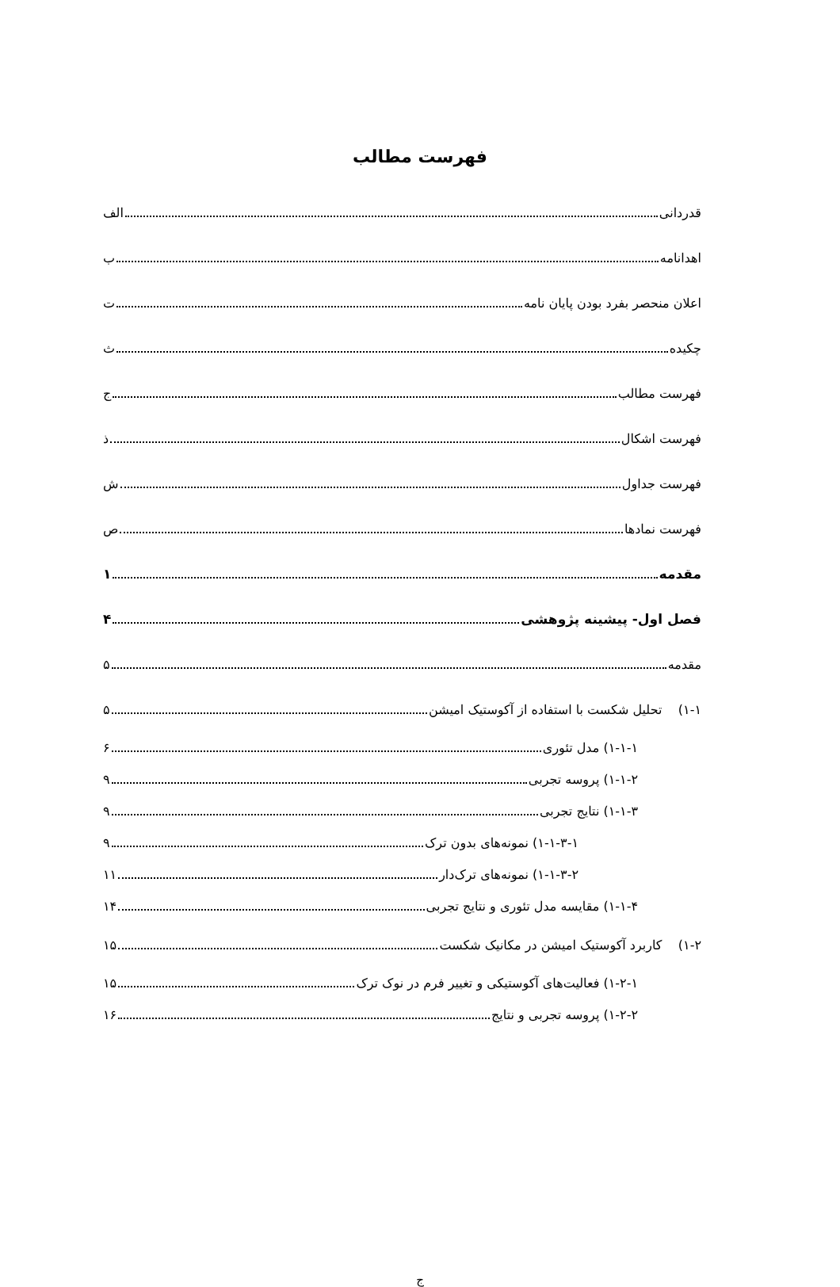فهرست مطالب
قدردانی الف
اهدانامه ب
اعلان منحصر بفرد بودن پایان نامه ت
چکیده ث
فهرست مطالب ج
فهرست اشکال ذ
فهرست جداول ش
فهرست نمادها ص
مقدمه ۱
فصل اول- پیشینه پژوهشی ۴
مقدمه ۵
۱-۱) تحلیل شکست با استفاده از آکوستیک امیشن ۵
۱-۱-۱) مدل تئوری ۶
۱-۱-۲) پروسه تجربی ۹
۱-۱-۳) نتایج تجربی ۹
۱-۱-۳-۱) نمونه‌های بدون ترک ۹
۱-۱-۳-۲) نمونه‌های ترک‌دار ۱۱
۱-۱-۴) مقایسه مدل تئوری و نتایج تجربی ۱۴
۱-۲) کاربرد آکوستیک امیشن در مکانیک شکست ۱۵
۱-۲-۱) فعالیت‌های آکوستیکی و تغییر فرم در نوک ترک ۱۵
۱-۲-۲) پروسه تجربی و نتایج ۱۶
ج